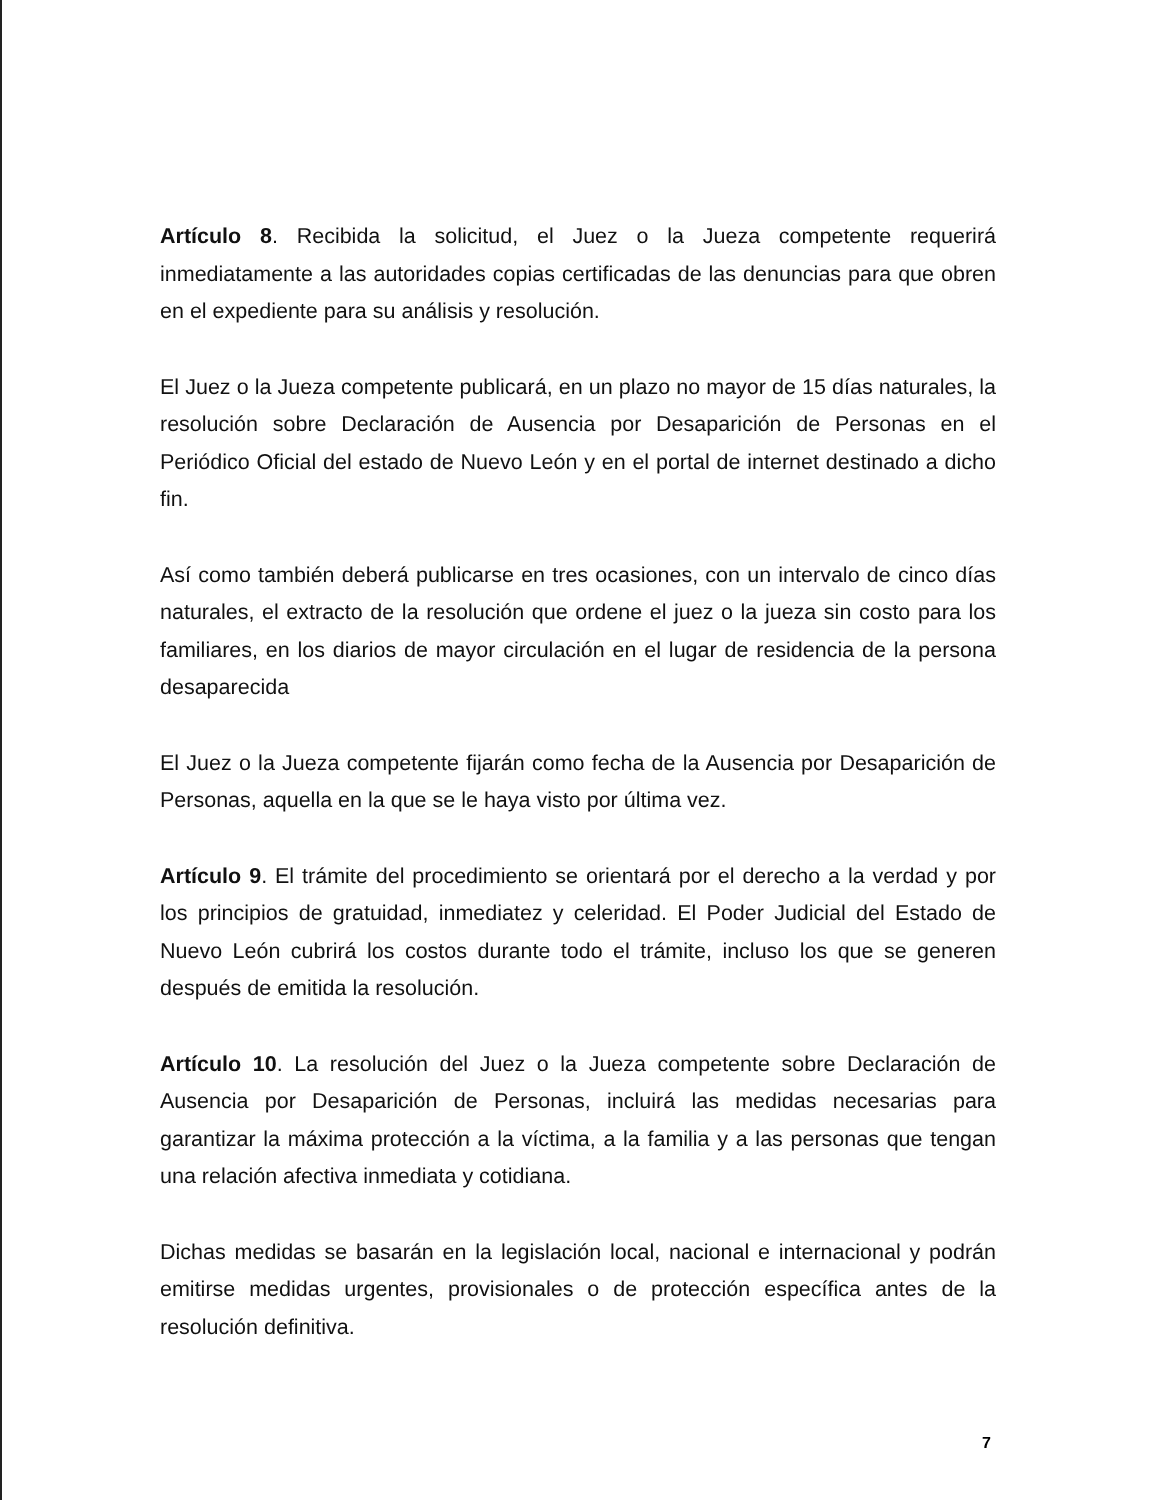Artículo 8. Recibida la solicitud, el Juez o la Jueza competente requerirá inmediatamente a las autoridades copias certificadas de las denuncias para que obren en el expediente para su análisis y resolución.
El Juez o la Jueza competente publicará, en un plazo no mayor de 15 días naturales, la resolución sobre Declaración de Ausencia por Desaparición de Personas en el Periódico Oficial del estado de Nuevo León y en el portal de internet destinado a dicho fin.
Así como también deberá publicarse en tres ocasiones, con un intervalo de cinco días naturales, el extracto de la resolución que ordene el juez o la jueza sin costo para los familiares, en los diarios de mayor circulación en el lugar de residencia de la persona desaparecida
El Juez o la Jueza competente fijarán como fecha de la Ausencia por Desaparición de Personas, aquella en la que se le haya visto por última vez.
Artículo 9. El trámite del procedimiento se orientará por el derecho a la verdad y por los principios de gratuidad, inmediatez y celeridad. El Poder Judicial del Estado de Nuevo León cubrirá los costos durante todo el trámite, incluso los que se generen después de emitida la resolución.
Artículo 10. La resolución del Juez o la Jueza competente sobre Declaración de Ausencia por Desaparición de Personas, incluirá las medidas necesarias para garantizar la máxima protección a la víctima, a la familia y a las personas que tengan una relación afectiva inmediata y cotidiana.
Dichas medidas se basarán en la legislación local, nacional e internacional y podrán emitirse medidas urgentes, provisionales o de protección específica antes de la resolución definitiva.
7